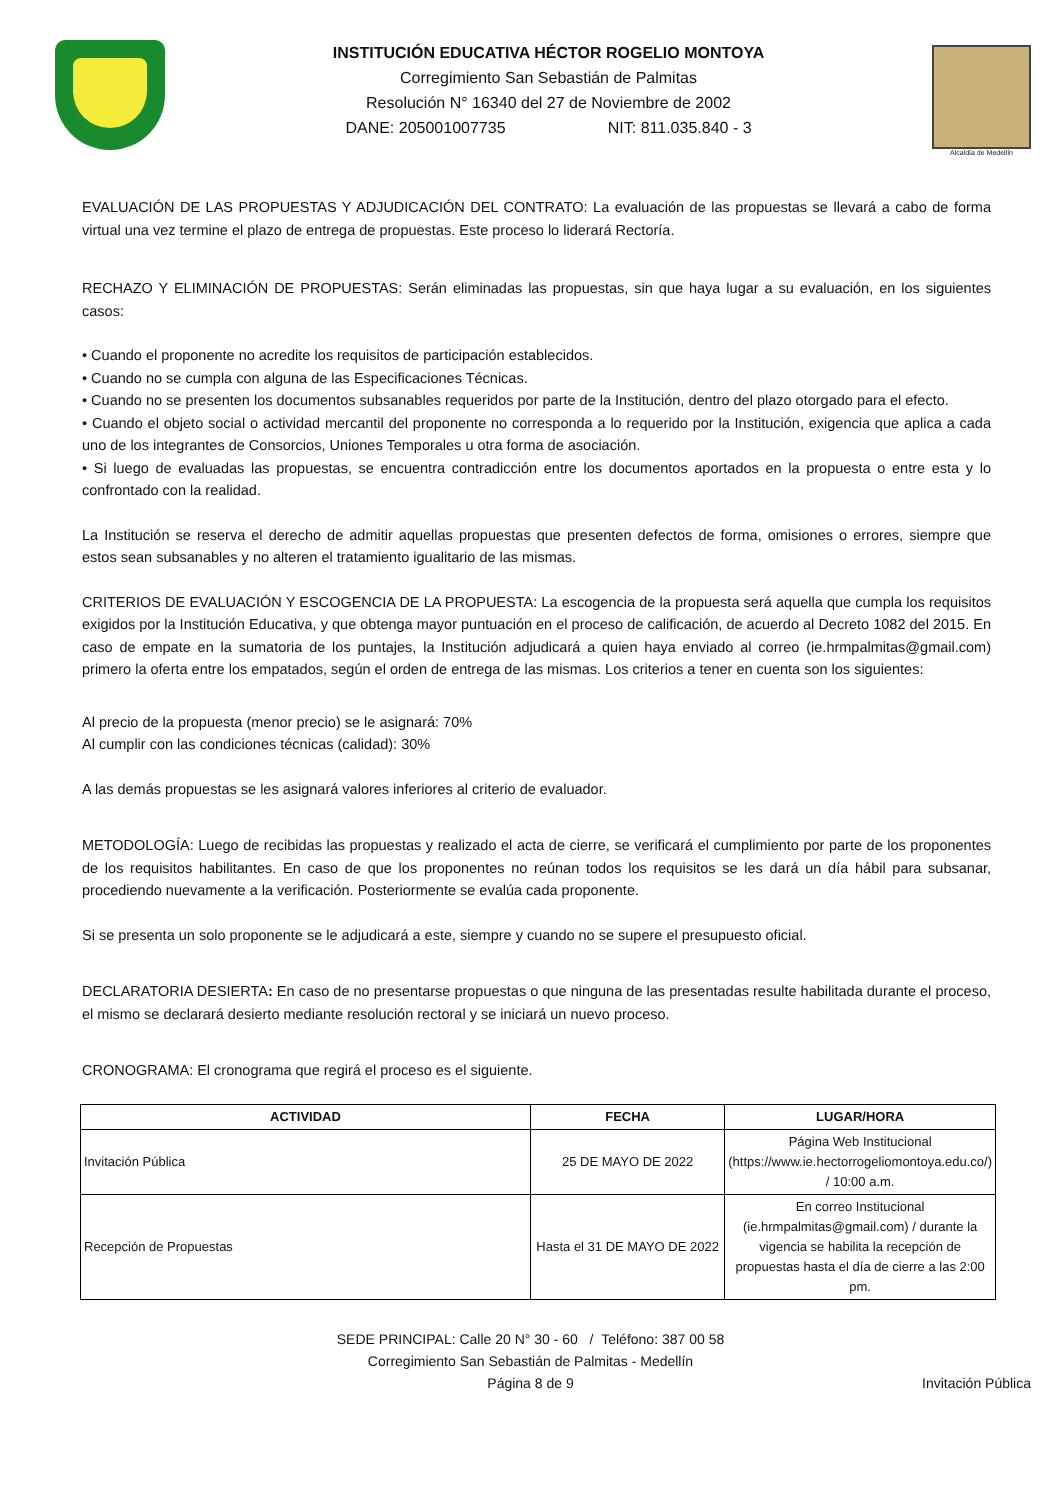INSTITUCIÓN EDUCATIVA HÉCTOR ROGELIO MONTOYA
Corregimiento San Sebastián de Palmitas
Resolución N° 16340 del 27 de Noviembre de 2002
DANE: 205001007735 NIT: 811.035.840 - 3
Alcaldía de Medellín
EVALUACIÓN DE LAS PROPUESTAS Y ADJUDICACIÓN DEL CONTRATO: La evaluación de las propuestas se llevará a cabo de forma virtual una vez termine el plazo de entrega de propuestas. Este proceso lo liderará Rectoría.
RECHAZO Y ELIMINACIÓN DE PROPUESTAS: Serán eliminadas las propuestas, sin que haya lugar a su evaluación, en los siguientes casos:
• Cuando el proponente no acredite los requisitos de participación establecidos.
• Cuando no se cumpla con alguna de las Especificaciones Técnicas.
• Cuando no se presenten los documentos subsanables requeridos por parte de la Institución, dentro del plazo otorgado para el efecto.
• Cuando el objeto social o actividad mercantil del proponente no corresponda a lo requerido por la Institución, exigencia que aplica a cada uno de los integrantes de Consorcios, Uniones Temporales u otra forma de asociación.
• Si luego de evaluadas las propuestas, se encuentra contradicción entre los documentos aportados en la propuesta o entre esta y lo confrontado con la realidad.
La Institución se reserva el derecho de admitir aquellas propuestas que presenten defectos de forma, omisiones o errores, siempre que estos sean subsanables y no alteren el tratamiento igualitario de las mismas.
CRITERIOS DE EVALUACIÓN Y ESCOGENCIA DE LA PROPUESTA: La escogencia de la propuesta será aquella que cumpla los requisitos exigidos por la Institución Educativa, y que obtenga mayor puntuación en el proceso de calificación, de acuerdo al Decreto 1082 del 2015. En caso de empate en la sumatoria de los puntajes, la Institución adjudicará a quien haya enviado al correo (ie.hrmpalmitas@gmail.com) primero la oferta entre los empatados, según el orden de entrega de las mismas. Los criterios a tener en cuenta son los siguientes:
Al precio de la propuesta (menor precio) se le asignará: 70%
Al cumplir con las condiciones técnicas (calidad): 30%
A las demás propuestas se les asignará valores inferiores al criterio de evaluador.
METODOLOGÍA: Luego de recibidas las propuestas y realizado el acta de cierre, se verificará el cumplimiento por parte de los proponentes de los requisitos habilitantes. En caso de que los proponentes no reúnan todos los requisitos se les dará un día hábil para subsanar, procediendo nuevamente a la verificación. Posteriormente se evalúa cada proponente.
Si se presenta un solo proponente se le adjudicará a este, siempre y cuando no se supere el presupuesto oficial.
DECLARATORIA DESIERTA: En caso de no presentarse propuestas o que ninguna de las presentadas resulte habilitada durante el proceso, el mismo se declarará desierto mediante resolución rectoral y se iniciará un nuevo proceso.
CRONOGRAMA: El cronograma que regirá el proceso es el siguiente.
| ACTIVIDAD | FECHA | LUGAR/HORA |
| --- | --- | --- |
| Invitación Pública | 25 DE MAYO DE 2022 | Página Web Institucional (https://www.ie.hectorrogeliomontoya.edu.co/) / 10:00 a.m. |
| Recepción de Propuestas | Hasta el 31 DE MAYO DE 2022 | En correo Institucional (ie.hrmpalmitas@gmail.com) / durante la vigencia se habilita la recepción de propuestas hasta el día de cierre a las 2:00 pm. |
SEDE PRINCIPAL: Calle 20 N° 30 - 60 / Teléfono: 387 00 58
Corregimiento San Sebastián de Palmitas - Medellín
Página 8 de 9
Invitación Pública